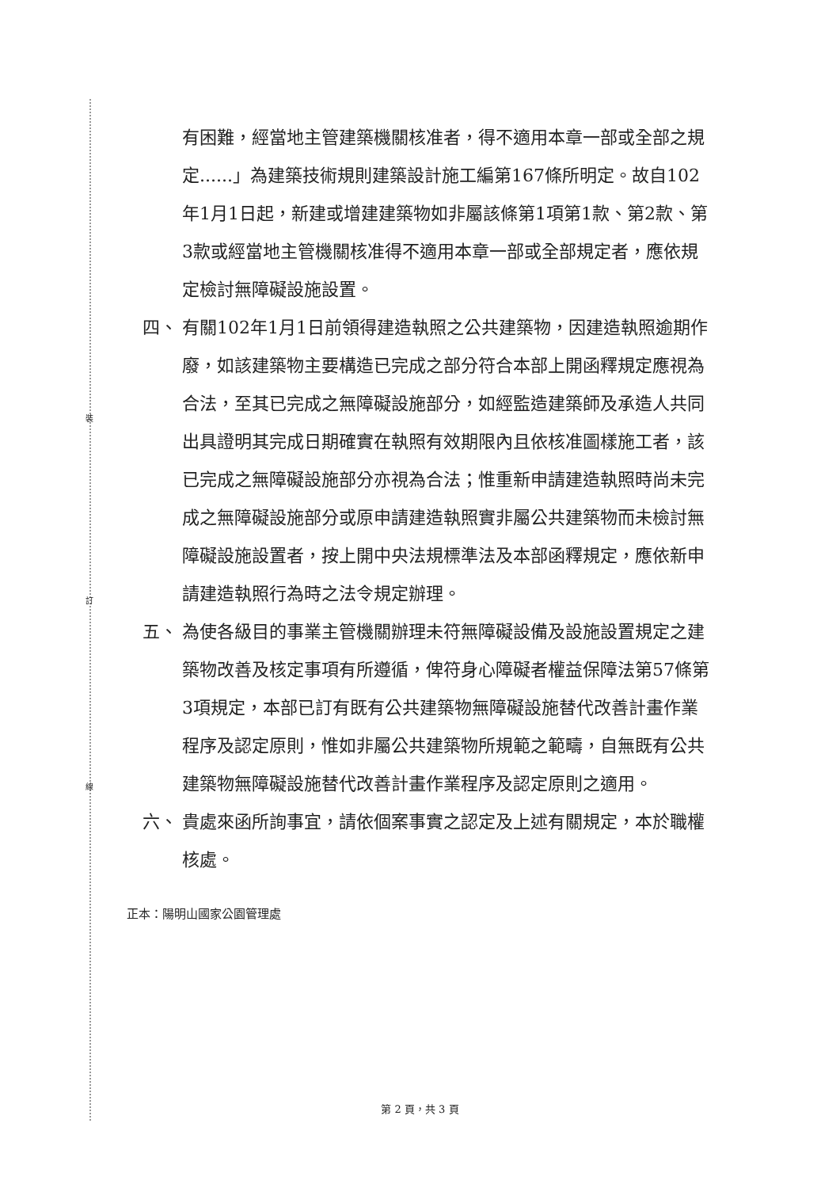裝
訂
線
有困難，經當地主管建築機關核准者，得不適用本章一部或全部之規定......」為建築技術規則建築設計施工編第167條所明定。故自102年1月1日起，新建或增建建築物如非屬該條第1項第1款、第2款、第3款或經當地主管機關核准得不適用本章一部或全部規定者，應依規定檢討無障礙設施設置。
四、 有關102年1月1日前領得建造執照之公共建築物，因建造執照逾期作廢，如該建築物主要構造已完成之部分符合本部上開函釋規定應視為合法，至其已完成之無障礙設施部分，如經監造建築師及承造人共同出具證明其完成日期確實在執照有效期限內且依核准圖樣施工者，該已完成之無障礙設施部分亦視為合法；惟重新申請建造執照時尚未完成之無障礙設施部分或原申請建造執照實非屬公共建築物而未檢討無障礙設施設置者，按上開中央法規標準法及本部函釋規定，應依新申請建造執照行為時之法令規定辦理。
五、 為使各級目的事業主管機關辦理未符無障礙設備及設施設置規定之建築物改善及核定事項有所遵循，俾符身心障礙者權益保障法第57條第3項規定，本部已訂有既有公共建築物無障礙設施替代改善計畫作業程序及認定原則，惟如非屬公共建築物所規範之範疇，自無既有公共建築物無障礙設施替代改善計畫作業程序及認定原則之適用。
六、 貴處來函所詢事宜，請依個案事實之認定及上述有關規定，本於職權核處。
正本：陽明山國家公園管理處
第 2 頁，共 3 頁